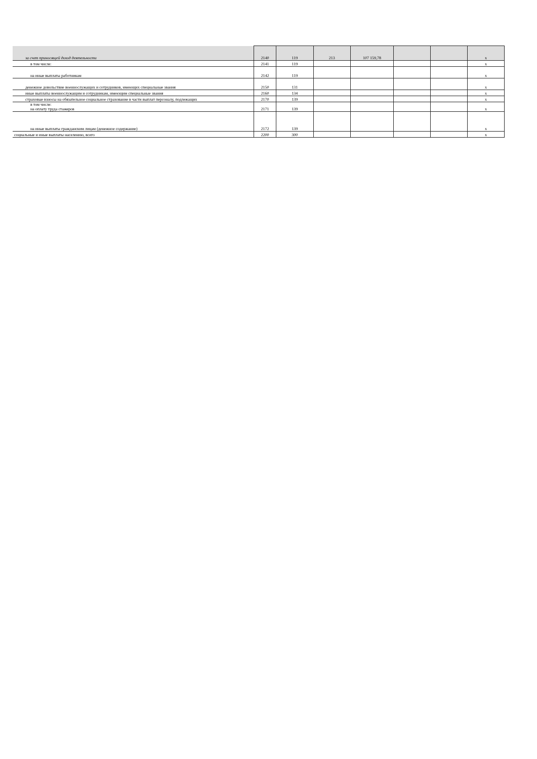| за счет приносящей доход деятельности | 2140 | 119 | 213 | 107 159,78 | | | x |
| в том числе: | 2141 | 119 | | | | | x |
| на иные выплаты работникам | 2142 | 119 | | | | | x |
| денежное довольствие военнослужащих и сотрудников, имеющих специальные звания | 2150 | 131 | | | | | x |
| иные выплаты военнослужащим и сотрудникам, имеющим специальные звания | 2160 | 134 | | | | | x |
| страховые взносы на обязательное социальное страхование в части выплат персоналу, подлежащих | 2170 | 139 | | | | | x |
| в том числе: на оплату труда стажеров | 2171 | 139 | | | | | x |
| на иные выплаты гражданским лицам (денежное содержание) | 2172 | 139 | | | | | x |
| социальные и иные выплаты населению, всего | 2200 | 300 | | | | | x |